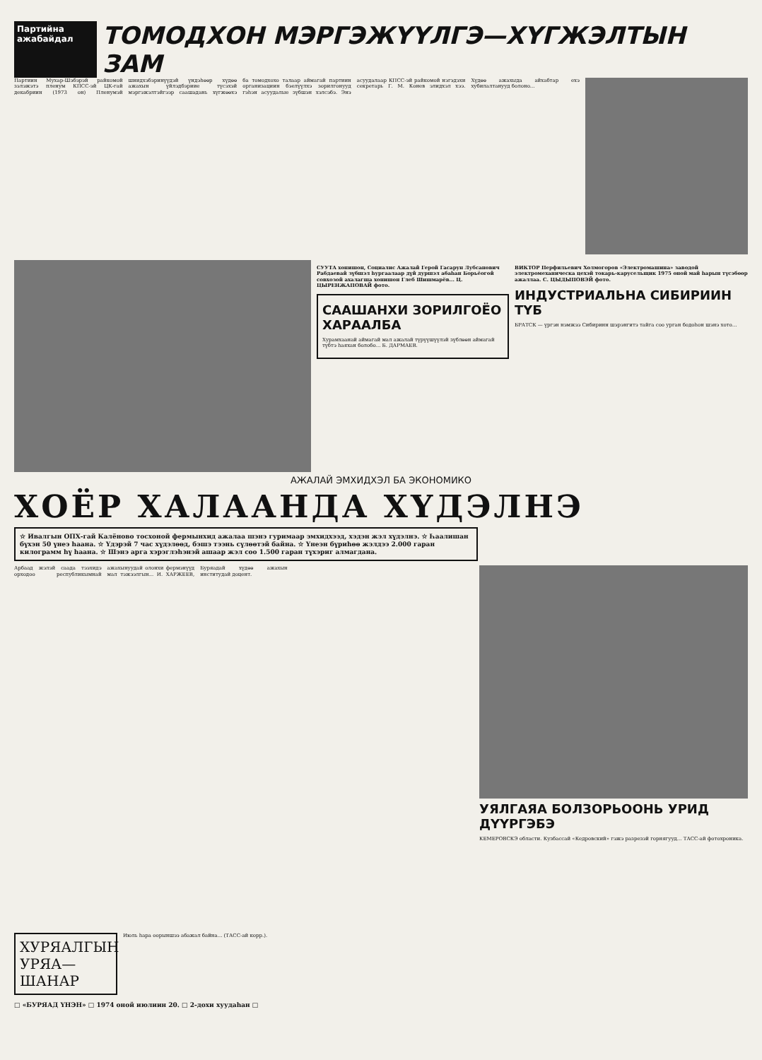Партийна ажабайдал
ТОМОДХОН МЭРГЭЖҮҮЛГЭ—ХҮГЖЭЛТЫН ЗАМ
Партиин Мухар-Шэбэрэй райкомой зэлэжэтэ пленум КПСС-эй ЦК-гай декабриин (1973 он) Пленумэй шиидхэбэринүүдэй үндэһөөр хүдөө ажахын үйлэдбэриие түсэхэй мэргэжэлтэйгээр саашадань хүгжөөхэ ба томодхохо талаар аймагай партиин организациин бэелүүлхэ зорилгонууд гэһэн асуудалые зүбшэн хэлсэбэ. Энэ асуудалаар КПСС-эй райкомой нэгэдэхи секретарь Г. М. Конев элидхэл хээ. Хүдөө ажахыда айхабтар ехэ хубилалтанууд болоно...
СУУТА хонишон, Социалис Ажалай Герой Гасарун Лубсанович Рабдаевай зүбшэл һургаалаар дүй дуршэл абаһан Борьёогой совхозой ахалагша хонишон Глеб Шишмарёв... Ц. ЦЫРЕНЖАПОВАЙ фото.
СААШАНХИ ЗОРИЛГОЁО ХАРААЛБА
Хурамхаанай аймагай мал ажалай түрүүшүүлэй зүблөөн аймагай түбтэ һаяхан болобо... Б. ДАРМАЕВ.
ВИКТОР Перфильевич Холмогоров «Электромашина» заводой электромеханическа цехэй токарь-карусельщик 1975 оной май һарын түсэбөөр ажаллаа. С. ЦЫДЫПОВЭЙ фото.
ИНДУСТРИАЛЬНА СИБИРИИН ТҮБ
БРАТСК — үргэн нэмжээ Сибиринн шэрэнгитэ тайга соо урган бодоһон шэнэ хото...
АЖАЛАЙ ЭМХИДХЭЛ БА ЭКОНОМИКО
ХОЁР ХАЛААНДА ХҮДЭЛНЭ
☆ Ивалгын ОПХ-гай Калёново тосхоной фермынхид ажалаа шэнэ гуримаар эмхидхээд, хэдэн жэл хүдэлнэ. ☆ Һаалишан бүхэн 50 үнеэ һаана. ☆ Үдэрэй 7 час хүдэлөөд, бэшэ тээнь сүлөөтэй байна. ☆ Үнеэн бүриһөө жэлдээ 2.000 гаран килограмм һү һаана. ☆ Шэнэ арга хэрэглэһэнэй ашаар жэл соо 1.500 гаран түхэриг алмагдана.
Арбаад жэлэй саада тээхидэ орходоо республикымнай ажахынуудай олонхи фермэнүүд мал тэжээлгын... И. ХАРЖЕЕВ, Буряадай хүдөө ажахын институдай доцент.
УЯЛГАЯА БОЛЗОРЬООНЬ УРИД ДҮҮРГЭБЭ
КЕМЕРОВСКЭ области. Кузбассай «Кедровский» гэжэ разрезэй горнягууд... ТАСС-ай фотохроника.
ХУРЯАЛГЫН УРЯА—ШАНАР
Июль һара оорыншээ абажал байна... (ТАСС-ай корр.).
□ «БУРЯАД ҮНЭН» □ 1974 оной июлиин 20. □ 2-дохи хуудаһан □